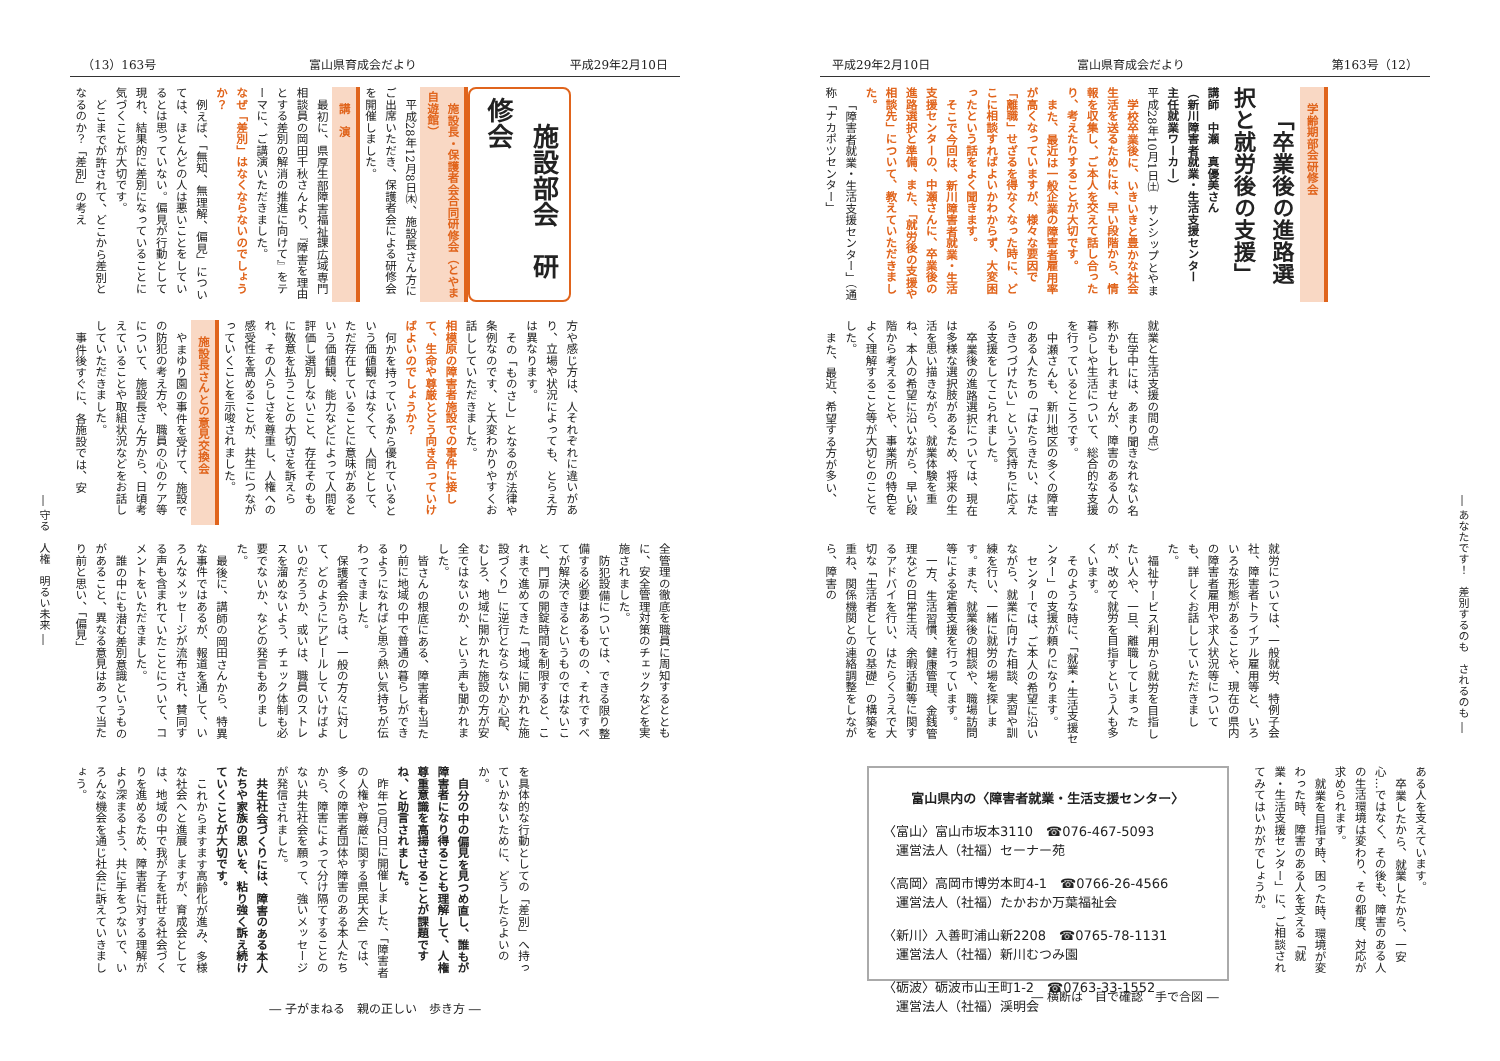平成29年2月10日 富山県育成会だより 第163号（12）
学齢期部会研修会
「卒業後の進路選択と就労後の支援」
講師　中瀬　真優美さん
（新川障害者就業・生活支援センター　主任就業ワーカー）
平成28年10月1日㈯　サンシップとやま
学校卒業後に、いきいきと豊かな社会生活を送るためには、早い段階から、情報を収集し、ご本人を交えて話し合ったり、考えたりすることが大切です。
また、最近は一般企業の障害者雇用率が高くなっていますが、様々な要因で「離職」せざるを得なくなった時に、どこに相談すればよいかわからず、大変困ったという話をよく聞きます。
そこで今回は、新川障害者就業・生活支援センターの、中瀬さんに、卒業後の進路選択と準備、また、「就労後の支援や相談先」について、教えていただきました。
「障害者就業・生活支援センター」（通称「ナカポツセンター」
就業と生活支援の間の点）
在学中には、あまり聞きなれない名称かもしれませんが、障害のある人の暮らしや生活について、総合的な支援を行っているところです。
中瀬さんも、新川地区の多くの障害のある人たちの「はたらきたい、はたらきつづけたい」という気持ちに応える支援をしてこられました。
卒業後の進路選択については、現在は多様な選択肢があるため、将来の生活を思い描きながら、就業体験を重ね、本人の希望に沿いながら、早い段階から考えることや、事業所の特色をよく理解すること等が大切とのことでした。
また、最近、希望する方が多い、
就労については、一般就労、特例子会社、障害者トライアル雇用等と、いろいろな形態があることや、現在の県内の障害者雇用や求人状況等についても、詳しくお話ししていただきました。
福祉サービス利用から就労を目指したい人や、一旦、離職してしまったが、改めて就労を目指すという人も多くいます。
そのような時に、「就業・生活支援センター」の支援が頼りになります。
センターでは、ご本人の希望に沿いながら、就業に向けた相談、実習や訓練を行い、一緒に就労の場を探します。また、就業後の相談や、職場訪問等による定着支援を行っています。
一方、生活習慣、健康管理、金銭管理などの日常生活、余暇活動等に関するアドバイを行い、はたらくうえで大切な「生活者としての基礎」の構築を重ね、関係機関との連絡調整をしながら、障害の
ある人を支えています。
卒業したから、就業したから、一安心…ではなく、その後も、障害のある人の生活環境は変わり、その都度、対応が求められます。
就業を目指す時、困った時、環境が変わった時、障害のある人を支える「就業・生活支援センター」に、ご相談されてみてはいかがでしょうか。
富山県内の〈障害者就業・生活支援センター〉
〈富山〉富山市坂本3110　☎076-467-5093
　運営法人（社福）セーナー苑
〈高岡〉高岡市博労本町4-1　☎0766-26-4566
　運営法人（社福）たかおか万葉福祉会
〈新川〉入善町浦山新2208　☎0765-78-1131
　運営法人（社福）新川むつみ園
〈砺波〉砺波市山王町1-2　☎0763-33-1552
　運営法人（社福）渓明会
― 横断は　目で確認　手で合図 ―
― あなたです！　差別するのも　されるのも ―
（13）163号 富山県育成会だより 平成29年2月10日
施設部会　研修会
施設長・保護者会合同研修会（とやま自遊館）
平成28年12月8日㈭、施設長さん方にご出席いただき、保護者会による研修会を開催しました。
講　演
最初に、県厚生部障害福祉課広域専門相談員の岡田千秋さんより、『障害を理由とする差別の解消の推進に向けて』をテーマに、ご講演いただきました。
なぜ「差別」はなくならないのでしょうか？
例えば、「無知、無理解、偏見」については、ほとんどの人は悪いことをしているとは思っていない。偏見が行動として現れ、結果的に差別になっていることに気づくことが大切です。
どこまでが許されて、どこから差別となるのか？「差別」の考え
方や感じ方は、人それぞれに違いがあり、立場や状況によっても、とらえ方は異なります。
その「ものさし」となるのが法律や条例なのです、と大変わかりやすくお話ししていただきました。
相模原の障害者施設での事件に接して、生命や尊厳とどう向き合っていけばよいのでしょうか？
何かを持っているから優れているという価値観ではなくて、人間として、ただ存在していることに意味があるという価値観、能力などによって人間を評価し選別しないこと、存在そのものに敬意を払うことの大切さを訴えられ、その人らしさを尊重し、人権への感受性を高めることが、共生につながっていくことを示唆されました。
施設長さんとの意見交換会
やまゆり園の事件を受けて、施設での防犯の考え方や、職員の心のケア等について、施設長さん方から、日頃考えていることや取組状況などをお話ししていただきました。
事件後すぐに、各施設では、安
全管理の徹底を職員に周知するとともに、安全管理対策のチェックなどを実施されました。
防犯設備については、できる限り整備する必要はあるものの、それですべてが解決できるというものではないこと、門扉の開錠時間を制限すると、これまで進めてきた「地域に開かれた施設づくり」に逆行とならないか心配、むしろ、地域に開かれた施設の方が安全ではないのか、という声も聞かれました。
皆さんの根底にある、障害者も当たり前に地域の中で普通の暮らしができるようになればと思う熱い気持ちが伝わってきました。
保護者会からは、一般の方々に対して、どのようにアピールしていけばよいのだろうか、或いは、職員のストレスを溜めないよう、チェック体制も必要でないか、などの発言もありました。
最後に、講師の岡田さんから、特異な事件ではあるが、報道を通して、いろんなメッセージが流布され、賛同する声も含まれていたことについて、コメントをいただきました。
誰の中にも潜む差別意識というものがあること、異なる意見はあって当たり前と思い、「偏見」
を具体的な行動としての「差別」へ持っていかないために、どうしたらよいのか。
自分の中の偏見を見つめ直し、誰もが障害者になり得ることも理解して、人権尊重意識を高揚させることが課題ですね、と助言されました。
昨年10月2日に開催しました、「障害者の人権や尊厳に関する県民大会」では、多くの障害者団体や障害のある本人たちから、障害によって分け隔てすることのない共生社会を願って、強いメッセージが発信されました。
共生社会づくりには、障害のある本人たちや家族の思いを、粘り強く訴え続けていくことが大切です。
これからますます高齢化が進み、多様な社会へと進展しますが、育成会としては、地域の中で我が子を託せる社会づくりを進めるため、障害者に対する理解がより深まるよう、共に手をつないで、いろんな機会を通じ社会に訴えていきましょう。
― 子がまねる　親の正しい　歩き方 ―
― 守る　人権　明るい未来 ―